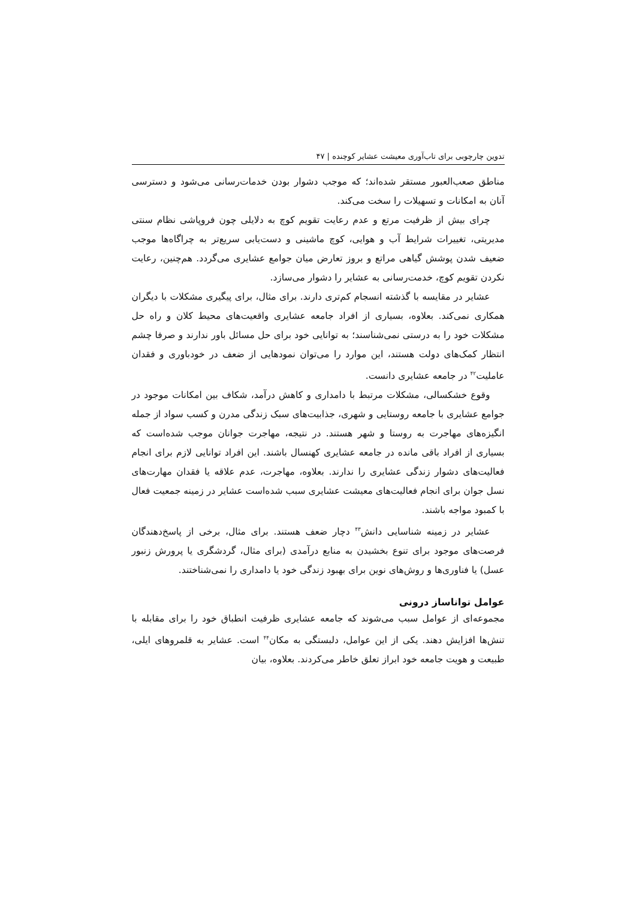تدوین چارچوبی برای تاب‌آوری معیشت عشایر کوچنده | ۴۷
مناطق صعب‌العبور مستقر شده‌اند؛ که موجب دشوار بودن خدمات‌رسانی می‌شود و دسترسی آنان به امکانات و تسهیلات را سخت می‌کند.
چرای بیش از ظرفیت مرتع و عدم رعایت تقویم کوچ به دلایلی چون فروپاشی نظام سنتی مدیریتی، تغییرات شرایط آب و هوایی، کوچ ماشینی و دست‌یابی سریع‌تر به چراگاه‌ها موجب ضعیف شدن پوشش گیاهی مراتع و بروز تعارض میان جوامع عشایری می‌گردد. هم‌چنین، رعایت نکردن تقویم کوچ، خدمت‌رسانی به عشایر را دشوار می‌سازد.
عشایر در مقایسه با گذشته انسجام کم‌تری دارند. برای مثال، برای پیگیری مشکلات با دیگران همکاری نمی‌کند. بعلاوه، بسیاری از افراد جامعه عشایری واقعیت‌های محیط کلان و راه حل مشکلات خود را به درستی نمی‌شناسند؛ به توانایی خود برای حل مسائل باور ندارند و صرفا چشم انتظار کمک‌های دولت هستند، این موارد را می‌توان نمودهایی از ضعف در خودباوری و فقدان عاملیت<sup>۴۲</sup> در جامعه عشایری دانست.
وقوع خشکسالی، مشکلات مرتبط با دامداری و کاهش درآمد، شکاف بین امکانات موجود در جوامع عشایری با جامعه روستایی و شهری، جذابیت‌های سبک زندگی مدرن و کسب سواد از جمله انگیزه‌های مهاجرت به روستا و شهر هستند. در نتیجه، مهاجرت جوانان موجب شده‌است که بسیاری از افراد باقی مانده در جامعه عشایری کهنسال باشند. این افراد توانایی لازم برای انجام فعالیت‌های دشوار زندگی عشایری را ندارند. بعلاوه، مهاجرت، عدم علاقه یا فقدان مهارت‌های نسل جوان برای انجام فعالیت‌های معیشت عشایری سبب شده‌است عشایر در زمینه جمعیت فعال با کمبود مواجه باشند.
عشایر در زمینه شناسایی دانش<sup>۴۳</sup> دچار ضعف هستند. برای مثال، برخی از پاسخ‌دهندگان فرصت‌های موجود برای تنوع بخشیدن به منابع درآمدی (برای مثال، گردشگری یا پرورش زنبور عسل) یا فناوری‌ها و روش‌های نوین برای بهبود زندگی خود یا دامداری را نمی‌شناختند.
عوامل توانا‌ساز درونی
مجموعه‌ای از عوامل سبب می‌شوند که جامعه عشایری ظرفیت انطباق خود را برای مقابله با تنش‌ها افزایش دهند. یکی از این عوامل، دلبستگی به مکان<sup>۴۴</sup> است. عشایر به قلمروهای ایلی، طبیعت و هویت جامعه خود ابراز تعلق خاطر می‌کردند. بعلاوه، بیان